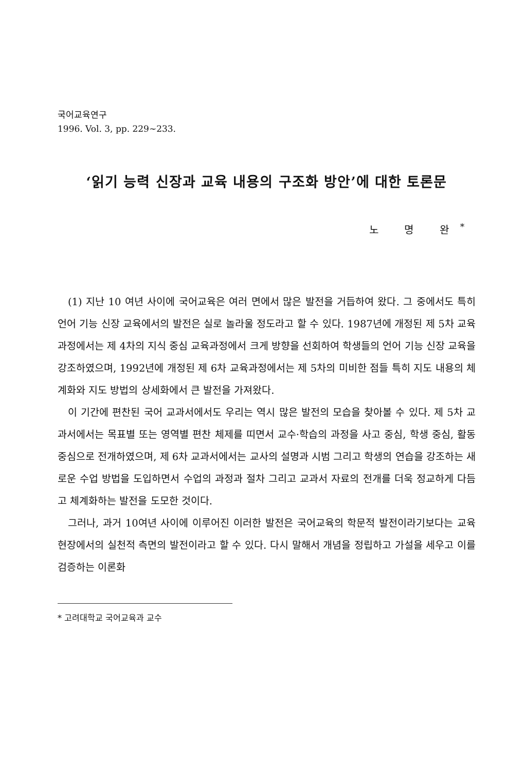국어교육연구
1996. Vol. 3, pp. 229~233.
‘읽기 능력 신장과 교육 내용의 구조화 방안’에 대한 토론문
노 명 완<sup>*</sup>
(1) 지난 10 여년 사이에 국어교육은 여러 면에서 많은 발전을 거듭하여 왔다. 그 중에서도 특히 언어 기능 신장 교육에서의 발전은 실로 놀라울 정도라고 할 수 있다. 1987년에 개정된 제 5차 교육과정에서는 제 4차의 지식 중심 교육과정에서 크게 방향을 선회하여 학생들의 언어 기능 신장 교육을 강조하였으며, 1992년에 개정된 제 6차 교육과정에서는 제 5차의 미비한 점들 특히 지도 내용의 체계화와 지도 방법의 상세화에서 큰 발전을 가져왔다.
이 기간에 편찬된 국어 교과서에서도 우리는 역시 많은 발전의 모습을 찾아볼 수 있다. 제 5차 교과서에서는 목표별 또는 영역별 편찬 체제를 띠면서 교수·학습의 과정을 사고 중심, 학생 중심, 활동 중심으로 전개하였으며, 제 6차 교과서에서는 교사의 설명과 시범 그리고 학생의 연습을 강조하는 새로운 수업 방법을 도입하면서 수업의 과정과 절차 그리고 교과서 자료의 전개를 더욱 정교하게 다듬고 체계화하는 발전을 도모한 것이다.
그러나, 과거 10여년 사이에 이루어진 이러한 발전은 국어교육의 학문적 발전이라기보다는 교육 현장에서의 실천적 측면의 발전이라고 할 수 있다. 다시 말해서 개념을 정립하고 가설을 세우고 이를 검증하는 이론화
* 고려대학교 국어교육과 교수